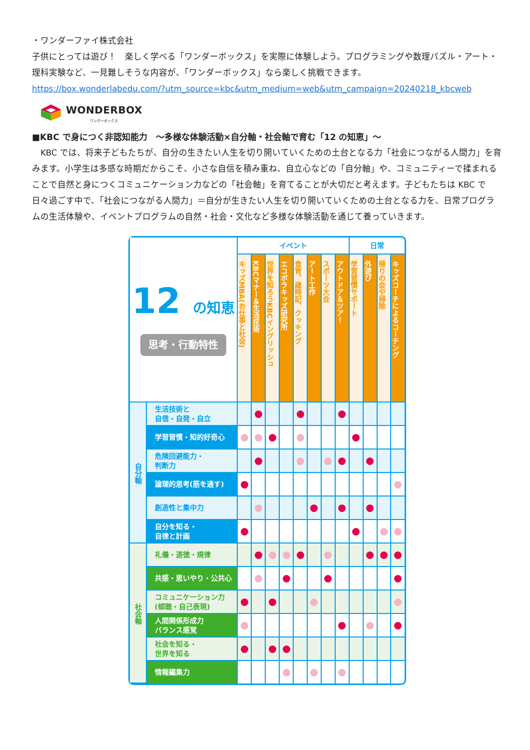・ワンダーファイ株式会社
子供にとっては遊び！　楽しく学べる「ワンダーボックス」を実際に体験しよう。プログラミングや数理パズル・アート・理科実験など、一見難しそうな内容が、「ワンダーボックス」なら楽しく挑戦できます。
https://box.wonderlabedu.com/?utm_source=kbc&utm_medium=web&utm_campaign=20240218_kbcweb
WONDERBOX
ワンダーボックス
■KBC で身につく非認知能力　～多様な体験活動×自分軸・社会軸で育む「12 の知恵」～
　KBC では、将来子どもたちが、自分の生きたい人生を切り開いていくための土台となる力「社会につながる人間力」を育みます。小学生は多感な時期だからこそ、小さな自信を積み重ね、自立心などの「自分軸」や、コミュニティーで揉まれることで自然と身につくコミュニケーション力などの「社会軸」を育てることが大切だと考えます。子どもたちは KBC で日々過ごす中で、「社会につながる人間力」＝自分が生きたい人生を切り開いていくための土台となる力を、日常プログラムの生活体験や、イベントプログラムの自然・社会・文化など多様な体験活動を通じて養っていきます。
| 12 の知恵 思考・行動特性 | | イベント | | | | | | | | 日常 | | | |
| | | キッズMBA(お仕事と社会) | KBCマナー＆生活技術 | 世界を知ろうKBCイングリッシュ | エコボラキッズ研究所 | 食育、歳時記、クッキング | アート工作 | スポーツ大会 | アウトドア＆ツアー | 学習習慣サポート | 外遊び | 帰りの会や掃除 | キッズコーチによるコーチング |
| 自分軸 | 生活技術と 自信・自発・自立 | | | | | | | | | | | | |
| | 学習習慣・知的好奇心 | | | | | | | | | | | | |
| | 危険回避能力・ 判断力 | | | | | | | | | | | | |
| | 論理的思考(筋を通す) | | | | | | | | | | | | |
| | 創造性と集中力 | | | | | | | | | | | | |
| | 自分を知る・ 自律と計画 | | | | | | | | | | | | |
| 社会軸 | 礼儀・道徳・規律 | | | | | | | | | | | | |
| | 共感・思いやり・公共心 | | | | | | | | | | | | |
| | コミュニケーション力 (傾聴・自己表現) | | | | | | | | | | | | |
| | 人間関係形成力 バランス感覚 | | | | | | | | | | | | |
| | 社会を知る・ 世界を知る | | | | | | | | | | | | |
| | 情報編集力 | | | | | | | | | | | | |